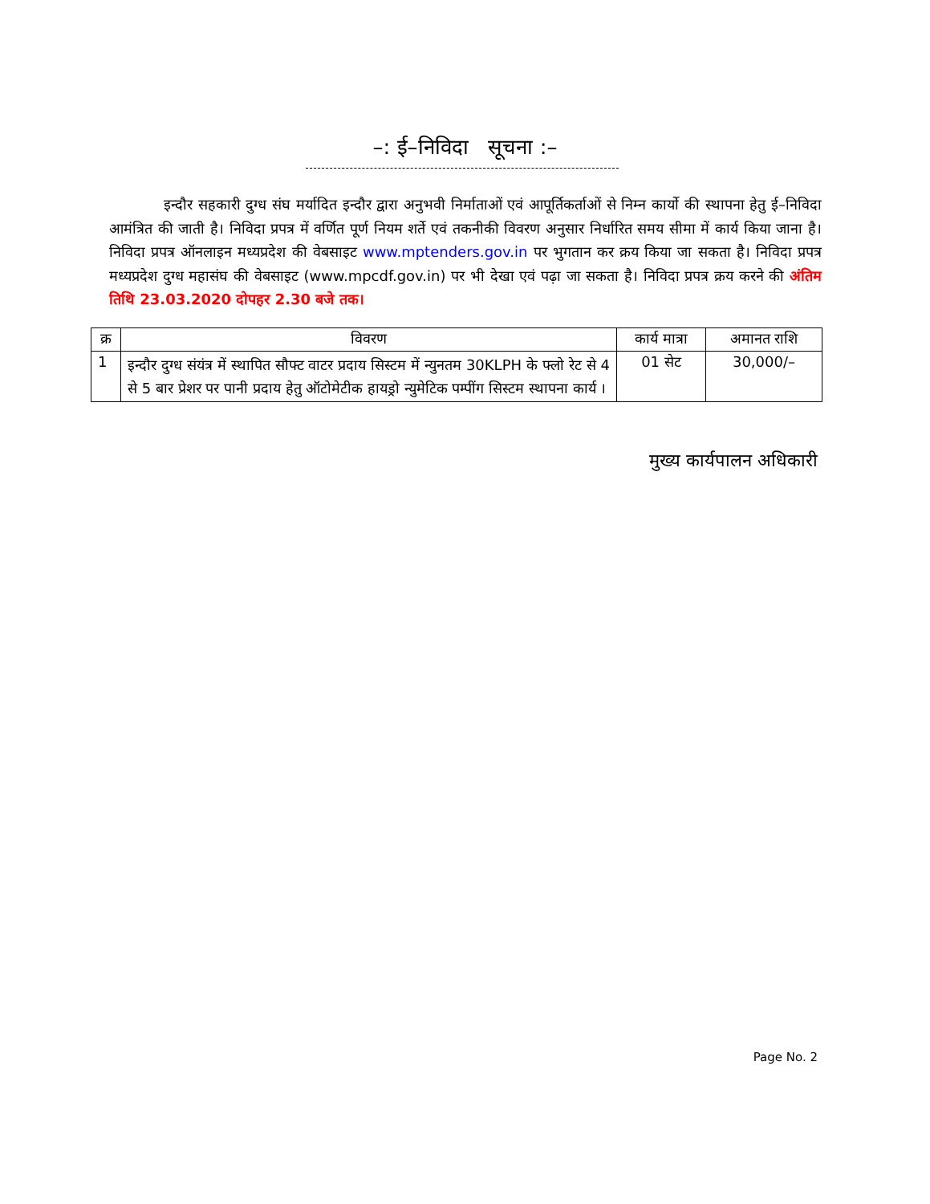–: ई–निविदा सूचना :–
इन्दौर सहकारी दुग्ध संघ मर्यादित इन्दौर द्वारा अनुभवी निर्माताओं एवं आपूर्तिकर्ताओं से निम्न कार्यो की स्थापना हेतु ई–निविदा आमंत्रित की जाती है। निविदा प्रपत्र में वर्णित पूर्ण नियम शर्ते एवं तकनीकी विवरण अनुसार निर्धारित समय सीमा में कार्य किया जाना है। निविदा प्रपत्र ऑनलाइन मध्यप्रदेश की वेबसाइट www.mptenders.gov.in पर भुगतान कर क्रय किया जा सकता है। निविदा प्रपत्र मध्यप्रदेश दुग्ध महासंघ की वेबसाइट (www.mpcdf.gov.in) पर भी देखा एवं पढ़ा जा सकता है। निविदा प्रपत्र क्रय करने की अंतिम तिथि 23.03.2020 दोपहर 2.30 बजे तक।
| क्र | विवरण | कार्य मात्रा | अमानत राशि |
| --- | --- | --- | --- |
| 1 | इन्दौर दुग्ध संयंत्र में स्थापित सौफ्ट वाटर प्रदाय सिस्टम में न्युनतम 30KLPH के फ्लो रेट से 4 से 5 बार प्रेशर पर पानी प्रदाय हेतु ऑटोमेटीक हायड्रो न्युमेटिक पम्पींग सिस्टम स्थापना कार्य । | 01 सेट | 30,000/– |
मुख्य कार्यपालन अधिकारी
Page No. 2